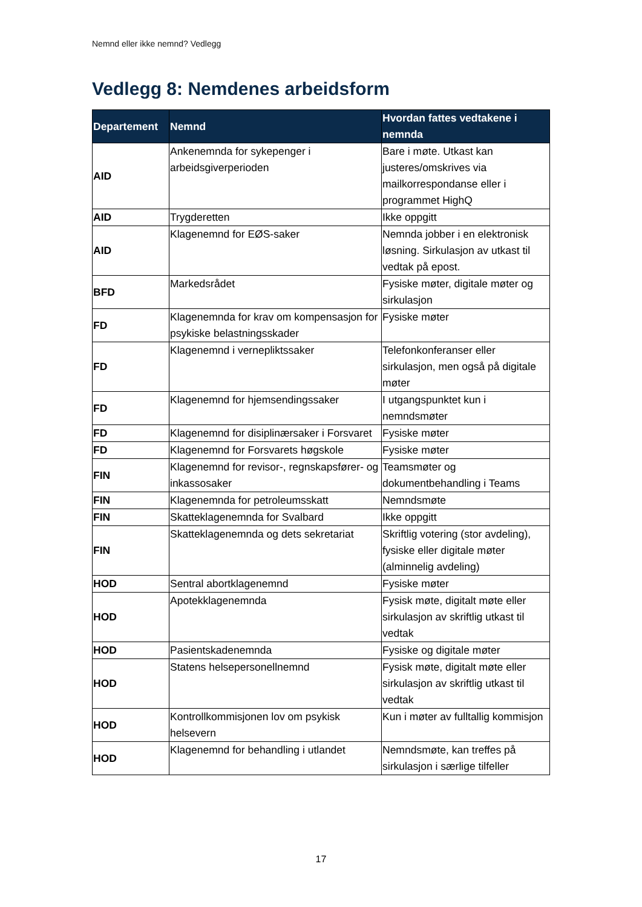Nemnd eller ikke nemnd? Vedlegg
Vedlegg 8: Nemdenes arbeidsform
| Departement | Nemnd | Hvordan fattes vedtakene i nemnda |
| --- | --- | --- |
| AID | Ankenemnda for sykepenger i arbeidsgiverperioden | Bare i møte. Utkast kan justeres/omskrives via mailkorrespondanse eller i programmet HighQ |
| AID | Trygderetten | Ikke oppgitt |
| AID | Klagenemnd for EØS-saker | Nemnda jobber i en elektronisk løsning. Sirkulasjon av utkast til vedtak på epost. |
| BFD | Markedsrådet | Fysiske møter, digitale møter og sirkulasjon |
| FD | Klagenemnda for krav om kompensasjon for psykiske belastningsskader | Fysiske møter |
| FD | Klagenemnd i vernepliktssaker | Telefonkonferanser eller sirkulasjon, men også på digitale møter |
| FD | Klagenemnd for hjemsendingssaker | I utgangspunktet kun i nemndsmøter |
| FD | Klagenemnd for disiplinærsaker i Forsvaret | Fysiske møter |
| FD | Klagenemnd for Forsvarets høgskole | Fysiske møter |
| FIN | Klagenemnd for revisor-, regnskapsfører- og inkassosaker | Teamsmøter og dokumentbehandling i Teams |
| FIN | Klagenemnda for petroleumsskatt | Nemndsmøte |
| FIN | Skatteklagenemnda for Svalbard | Ikke oppgitt |
| FIN | Skatteklagenemnda og dets sekretariat | Skriftlig votering (stor avdeling), fysiske eller digitale møter (alminnelig avdeling) |
| HOD | Sentral abortklagenemnd | Fysiske møter |
| HOD | Apotekklagenemnda | Fysisk møte, digitalt møte eller sirkulasjon av skriftlig utkast til vedtak |
| HOD | Pasientskadenemnda | Fysiske og digitale møter |
| HOD | Statens helsepersonellnemnd | Fysisk møte, digitalt møte eller sirkulasjon av skriftlig utkast til vedtak |
| HOD | Kontrollkommisjonen lov om psykisk helsevern | Kun i møter av fulltallig kommisjon |
| HOD | Klagenemnd for behandling i utlandet | Nemndsmøte, kan treffes på sirkulasjon i særlige tilfeller |
17